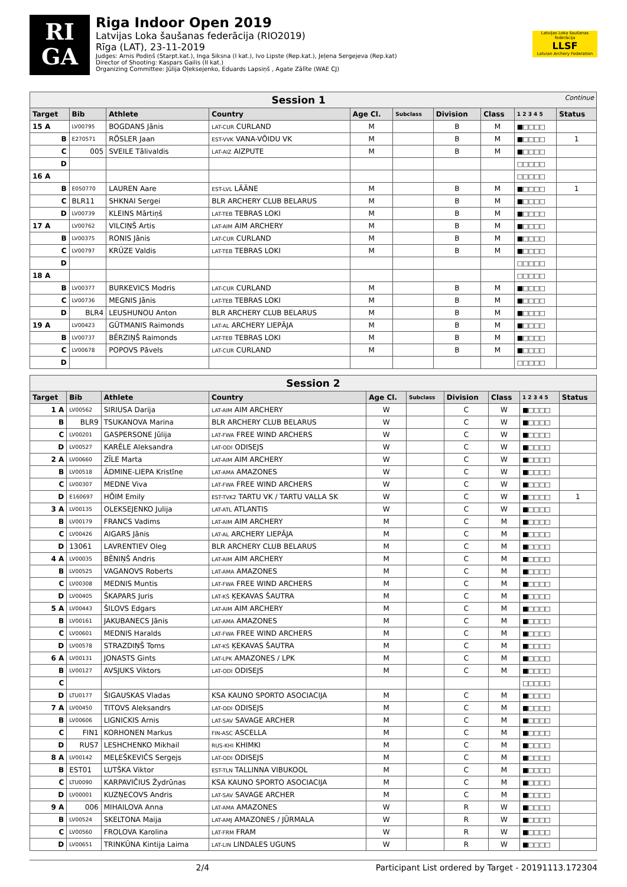RI
GA
Riga Indoor Open 2019
Latvijas Loka šaušanas federācija (RIO2019)
Rīga (LAT), 23-11-2019
Judges: Arnis Podiņš (Starpt.kat.), Inga Siksna (I kat.), Ivo Lipste (Rep.kat.), Jeļena Sergejeva (Rep.kat)
Director of Shooting: Kaspars Gailis (II kat.)
Organizing Committee: Jūlija Oļeksejenko, Eduards Lapsiņš , Agate Zālīte (WAE CJ)
Latvijas Loka šaušanas federācija
LLSF
Latvian Archery Federation
| Session 1 Continue | | | | | | | | | |
| Target | Bib | Athlete | Country | Age Cl. | Subclass | Division | Class | 1 2 3 4 5 | Status |
| 15 A | LV00795 | BOGDANS Jānis | LAT-CUR CURLAND | M | | B | M | ■□□□□ | |
| B | E270571 | RÖSLER Jaan | EST-VVK VANA-VÕIDU VK | M | | B | M | ■□□□□ | 1 |
| C | 005 | SVEILE Tālivaldis | LAT-AIZ AIZPUTE | M | | B | M | ■□□□□ | |
| D | | | | | | | | □□□□□ | |
| 16 A | | | | | | | | □□□□□ | |
| B | E050770 | LAUREN Aare | EST-LVL LÄÄNE | M | | B | M | ■□□□□ | 1 |
| C | BLR11 | SHKNAI Sergei | BLR ARCHERY CLUB BELARUS | M | | B | M | ■□□□□ | |
| D | LV00739 | KLEINS Mārtiņš | LAT-TEB TEBRAS LOKI | M | | B | M | ■□□□□ | |
| 17 A | LV00762 | VILCIŅŠ Artis | LAT-AIM AIM ARCHERY | M | | B | M | ■□□□□ | |
| B | LV00375 | RONIS Jānis | LAT-CUR CURLAND | M | | B | M | ■□□□□ | |
| C | LV00797 | KRŪZE Valdis | LAT-TEB TEBRAS LOKI | M | | B | M | ■□□□□ | |
| D | | | | | | | | □□□□□ | |
| 18 A | | | | | | | | □□□□□ | |
| B | LV00377 | BURKEVICS Modris | LAT-CUR CURLAND | M | | B | M | ■□□□□ | |
| C | LV00736 | MEGNIS Jānis | LAT-TEB TEBRAS LOKI | M | | B | M | ■□□□□ | |
| D | BLR4 | LEUSHUNOU Anton | BLR ARCHERY CLUB BELARUS | M | | B | M | ■□□□□ | |
| 19 A | LV00423 | GŪTMANIS Raimonds | LAT-AL ARCHERY LIEPĀJA | M | | B | M | ■□□□□ | |
| B | LV00737 | BĒRZIŅŠ Raimonds | LAT-TEB TEBRAS LOKI | M | | B | M | ■□□□□ | |
| C | LV00678 | POPOVS Pāvels | LAT-CUR CURLAND | M | | B | M | ■□□□□ | |
| D | | | | | | | | □□□□□ | |
| Session 2 | | | | | | | | | |
| Target | Bib | Athlete | Country | Age Cl. | Subclass | Division | Class | 1 2 3 4 5 | Status |
| 1 A | LV00562 | SIRIUSA Darija | LAT-AIM AIM ARCHERY | W | | C | W | ■□□□□ | |
| B | BLR9 | TSUKANOVA Marina | BLR ARCHERY CLUB BELARUS | W | | C | W | ■□□□□ | |
| C | LV00201 | GASPERSONE Jūlija | LAT-FWA FREE WIND ARCHERS | W | | C | W | ■□□□□ | |
| D | LV00527 | KARĒLE Aleksandra | LAT-ODI ODISEJS | W | | C | W | ■□□□□ | |
| 2 A | LV00660 | ZĪLE Marta | LAT-AIM AIM ARCHERY | W | | C | W | ■□□□□ | |
| B | LV00518 | ĀDMINE-LIEPA Kristīne | LAT-AMA AMAZONES | W | | C | W | ■□□□□ | |
| C | LV00307 | MEDNE Viva | LAT-FWA FREE WIND ARCHERS | W | | C | W | ■□□□□ | |
| D | E160697 | HÕIM Emily | EST-TVK2 TARTU VK / TARTU VALLA SK | W | | C | W | ■□□□□ | 1 |
| 3 A | LV00135 | OLEKSEJENKO Julija | LAT-ATL ATLANTIS | W | | C | W | ■□□□□ | |
| B | LV00179 | FRANCS Vadims | LAT-AIM AIM ARCHERY | M | | C | M | ■□□□□ | |
| C | LV00426 | AIGARS Jānis | LAT-AL ARCHERY LIEPĀJA | M | | C | M | ■□□□□ | |
| D | 13061 | LAVRENTIEV Oleg | BLR ARCHERY CLUB BELARUS | M | | C | M | ■□□□□ | |
| 4 A | LV00035 | BĒNIŅŠ Andris | LAT-AIM AIM ARCHERY | M | | C | M | ■□□□□ | |
| B | LV00525 | VAGANOVS Roberts | LAT-AMA AMAZONES | M | | C | M | ■□□□□ | |
| C | LV00308 | MEDNIS Muntis | LAT-FWA FREE WIND ARCHERS | M | | C | M | ■□□□□ | |
| D | LV00405 | ŠKAPARS Juris | LAT-KŠ ĶEKAVAS ŠAUTRA | M | | C | M | ■□□□□ | |
| 5 A | LV00443 | ŠILOVS Edgars | LAT-AIM AIM ARCHERY | M | | C | M | ■□□□□ | |
| B | LV00161 | JAKUBANECS Jānis | LAT-AMA AMAZONES | M | | C | M | ■□□□□ | |
| C | LV00601 | MEDNIS Haralds | LAT-FWA FREE WIND ARCHERS | M | | C | M | ■□□□□ | |
| D | LV00578 | STRAZDIŅŠ Toms | LAT-KŠ ĶEKAVAS ŠAUTRA | M | | C | M | ■□□□□ | |
| 6 A | LV00131 | JONASTS Gints | LAT-LPK AMAZONES / LPK | M | | C | M | ■□□□□ | |
| B | LV00127 | AVSJUKS Viktors | LAT-ODI ODISEJS | M | | C | M | ■□□□□ | |
| C | | | | | | | | □□□□□ | |
| D | LTU0177 | ŠIGAUSKAS Vladas | KSA KAUNO SPORTO ASOCIACIJA | M | | C | M | ■□□□□ | |
| 7 A | LV00450 | TITOVS Aleksandrs | LAT-ODI ODISEJS | M | | C | M | ■□□□□ | |
| B | LV00606 | LIGNICKIS Arnis | LAT-SAV SAVAGE ARCHER | M | | C | M | ■□□□□ | |
| C | FIN1 | KORHONEN Markus | FIN-ASC ASCELLA | M | | C | M | ■□□□□ | |
| D | RUS7 | LESHCHENKO Mikhail | RUS-KHI KHIMKI | M | | C | M | ■□□□□ | |
| 8 A | LV00142 | MEĻEŠKEVIČS Sergejs | LAT-ODI ODISEJS | M | | C | M | ■□□□□ | |
| B | EST01 | LUTŠKA Viktor | EST-TLN TALLINNA VIBUKOOL | M | | C | M | ■□□□□ | |
| C | LTU0090 | KARPAVIČIUS Žydrūnas | KSA KAUNO SPORTO ASOCIACIJA | M | | C | M | ■□□□□ | |
| D | LV00001 | KUZŅECOVS Andris | LAT-SAV SAVAGE ARCHER | M | | C | M | ■□□□□ | |
| 9 A | 006 | MIHAILOVA Anna | LAT-AMA AMAZONES | W | | R | W | ■□□□□ | |
| B | LV00524 | SKELTONA Maija | LAT-AMJ AMAZONES / JŪRMALA | W | | R | W | ■□□□□ | |
| C | LV00560 | FROLOVA Karolina | LAT-FRM FRAM | W | | R | W | ■□□□□ | |
| D | LV00651 | TRINKŪNA Kintija Laima | LAT-LIN LINDALES UGUNS | W | | R | W | ■□□□□ | |
2/4 Participant List ordered by Target - 20191113.172304